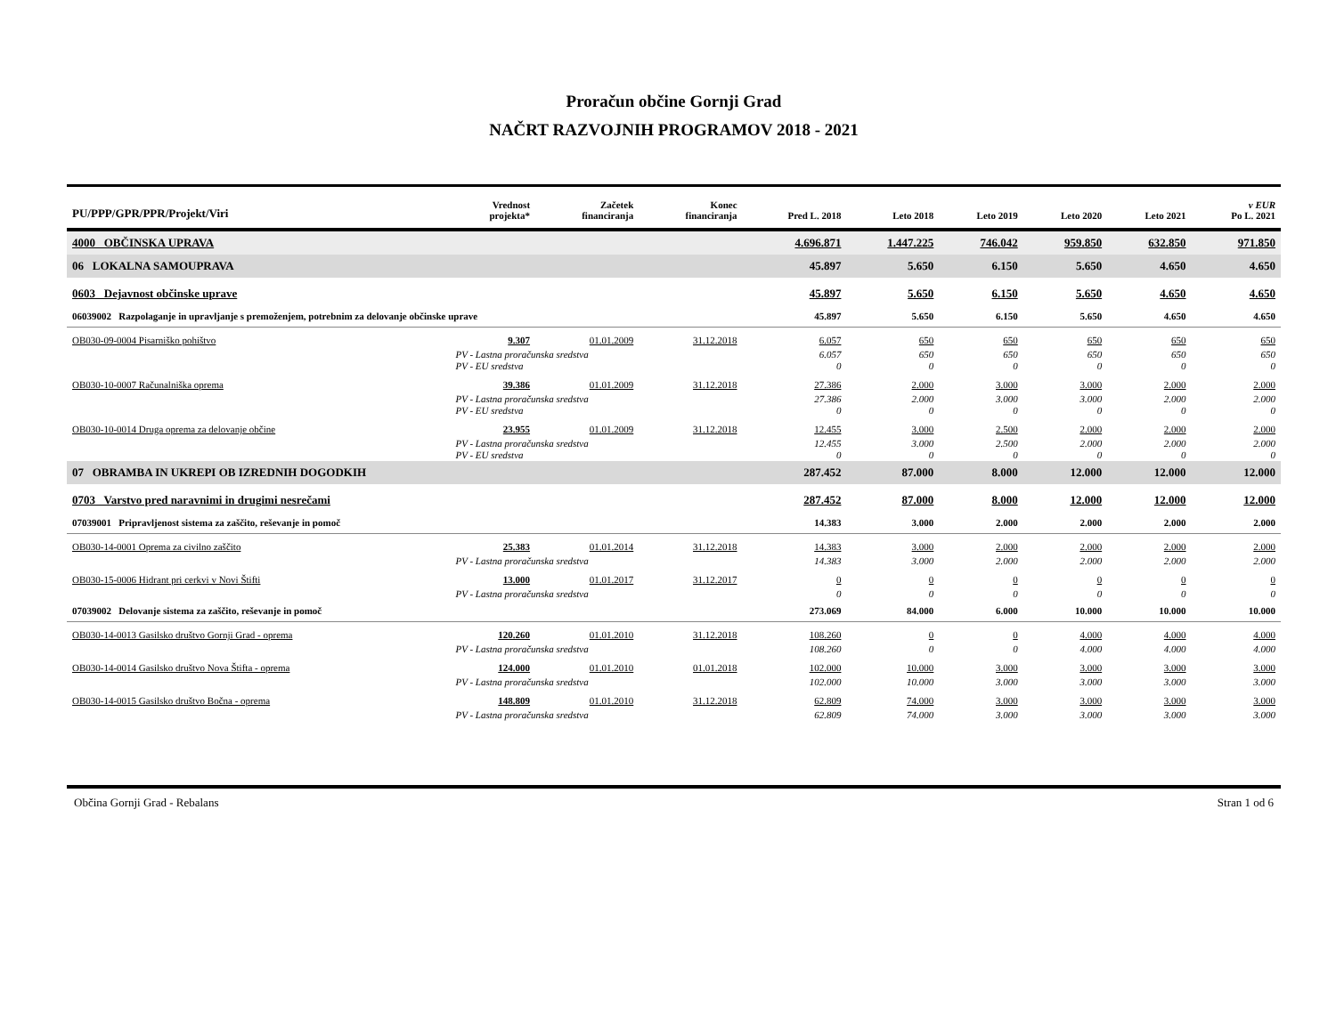Proračun občine Gornji Grad
NAČRT RAZVOJNIH PROGRAMOV 2018 - 2021
| PU/PPP/GPR/PPR/Projekt/Viri | | Vrednost projekta* | Začetek financiranja | Konec financiranja | Pred L. 2018 | Leto 2018 | Leto 2019 | Leto 2020 | Leto 2021 | v EUR Po L. 2021 |
| --- | --- | --- | --- | --- | --- | --- | --- | --- | --- | --- |
| 4000 OBČINSKA UPRAVA | | | | | 4.696.871 | 1.447.225 | 746.042 | 959.850 | 632.850 | 971.850 |
| 06 LOKALNA SAMOUPRAVA | | | | | 45.897 | 5.650 | 6.150 | 5.650 | 4.650 | 4.650 |
| 0603 Dejavnost občinske uprave | | | | | 45.897 | 5.650 | 6.150 | 5.650 | 4.650 | 4.650 |
| 06039002 Razpolaganje in upravljanje s premoženjem, potrebnim za delovanje občinske uprave | | | | | 45.897 | 5.650 | 6.150 | 5.650 | 4.650 | 4.650 |
| OB030-09-0004 Pisarniško pohištvo | | 9.307 | 01.01.2009 | 31.12.2018 | 6.057 | 650 | 650 | 650 | 650 | 650 |
| | PV - Lastna proračunska sredstva | | | | 6.057 | 650 | 650 | 650 | 650 | 650 |
| | PV - EU sredstva | | | | 0 | 0 | 0 | 0 | 0 | 0 |
| OB030-10-0007 Računalniška oprema | | 39.386 | 01.01.2009 | 31.12.2018 | 27.386 | 2.000 | 3.000 | 3.000 | 2.000 | 2.000 |
| | PV - Lastna proračunska sredstva | | | | 27.386 | 2.000 | 3.000 | 3.000 | 2.000 | 2.000 |
| | PV - EU sredstva | | | | 0 | 0 | 0 | 0 | 0 | 0 |
| OB030-10-0014 Druga oprema za delovanje občine | | 23.955 | 01.01.2009 | 31.12.2018 | 12.455 | 3.000 | 2.500 | 2.000 | 2.000 | 2.000 |
| | PV - Lastna proračunska sredstva | | | | 12.455 | 3.000 | 2.500 | 2.000 | 2.000 | 2.000 |
| | PV - EU sredstva | | | | 0 | 0 | 0 | 0 | 0 | 0 |
| 07 OBRAMBA IN UKREPI OB IZREDNIH DOGODKIH | | | | | 287.452 | 87.000 | 8.000 | 12.000 | 12.000 | 12.000 |
| 0703 Varstvo pred naravnimi in drugimi nesrečami | | | | | 287.452 | 87.000 | 8.000 | 12.000 | 12.000 | 12.000 |
| 07039001 Pripravljenost sistema za zaščito, reševanje in pomoč | | | | | 14.383 | 3.000 | 2.000 | 2.000 | 2.000 | 2.000 |
| OB030-14-0001 Oprema za civilno zaščito | | 25.383 | 01.01.2014 | 31.12.2018 | 14.383 | 3.000 | 2.000 | 2.000 | 2.000 | 2.000 |
| | PV - Lastna proračunska sredstva | | | | 14.383 | 3.000 | 2.000 | 2.000 | 2.000 | 2.000 |
| OB030-15-0006 Hidrant pri cerkvi v Novi Štifti | | 13.000 | 01.01.2017 | 31.12.2017 | 0 | 0 | 0 | 0 | 0 | 0 |
| | PV - Lastna proračunska sredstva | | | | 0 | 0 | 0 | 0 | 0 | 0 |
| 07039002 Delovanje sistema za zaščito, reševanje in pomoč | | | | | 273.069 | 84.000 | 6.000 | 10.000 | 10.000 | 10.000 |
| OB030-14-0013 Gasilsko društvo Gornji Grad - oprema | | 120.260 | 01.01.2010 | 31.12.2018 | 108.260 | 0 | 0 | 4.000 | 4.000 | 4.000 |
| | PV - Lastna proračunska sredstva | | | | 108.260 | 0 | 0 | 4.000 | 4.000 | 4.000 |
| OB030-14-0014 Gasilsko društvo Nova Štifta - oprema | | 124.000 | 01.01.2010 | 01.01.2018 | 102.000 | 10.000 | 3.000 | 3.000 | 3.000 | 3.000 |
| | PV - Lastna proračunska sredstva | | | | 102.000 | 10.000 | 3.000 | 3.000 | 3.000 | 3.000 |
| OB030-14-0015 Gasilsko društvo Bočna - oprema | | 148.809 | 01.01.2010 | 31.12.2018 | 62.809 | 74.000 | 3.000 | 3.000 | 3.000 | 3.000 |
| | PV - Lastna proračunska sredstva | | | | 62.809 | 74.000 | 3.000 | 3.000 | 3.000 | 3.000 |
Občina Gornji Grad - Rebalans Stran 1 od 6